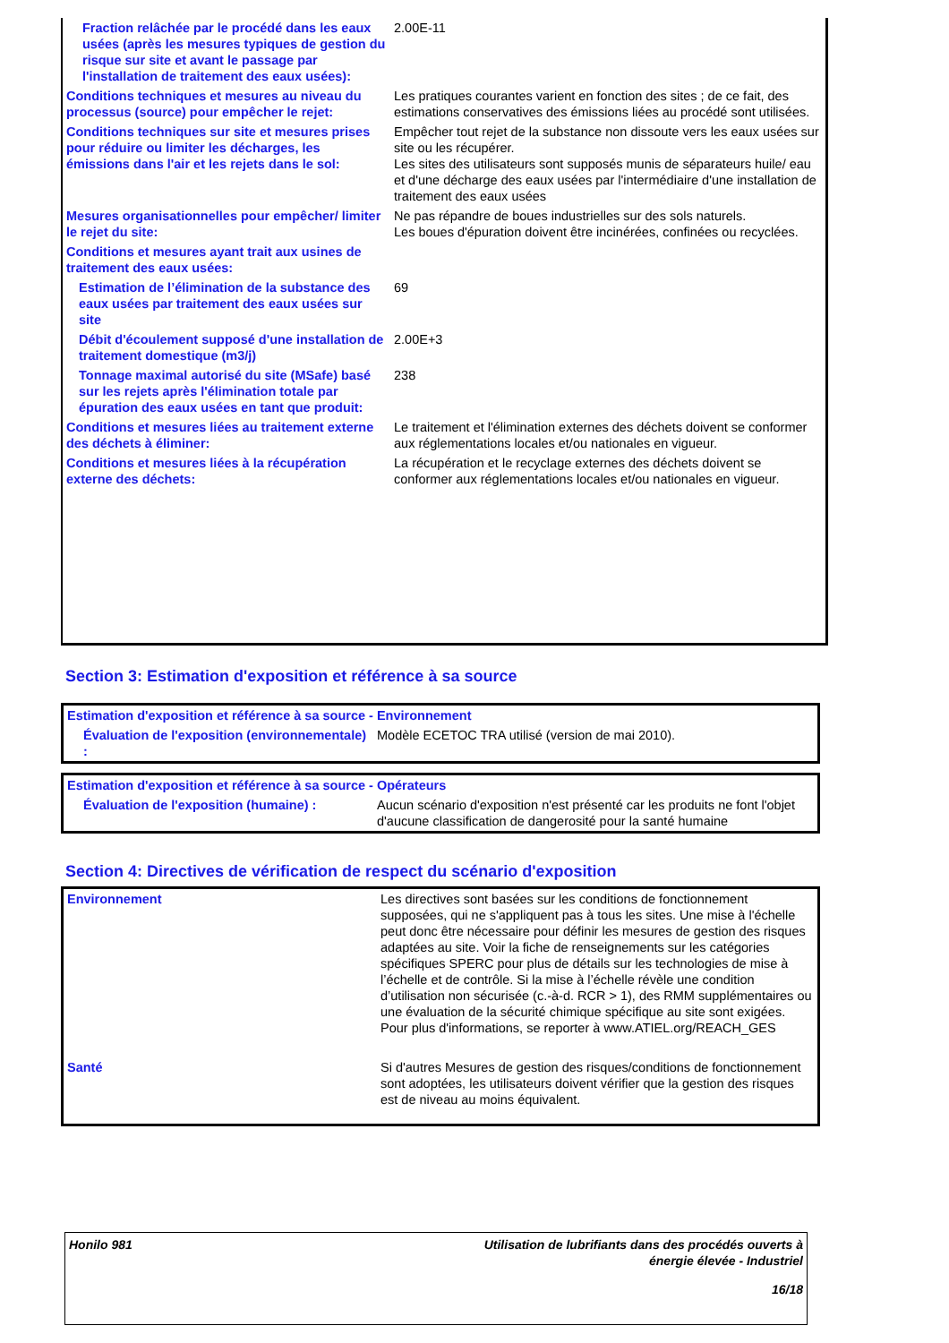| Fraction relâchée par le procédé dans les eaux usées (après les mesures typiques de gestion du risque sur site et avant le passage par l'installation de traitement des eaux usées): | 2.00E-11 |
| Conditions techniques et mesures au niveau du processus (source) pour empêcher le rejet: | Les pratiques courantes varient en fonction des sites ; de ce fait, des estimations conservatives des émissions liées au procédé sont utilisées. |
| Conditions techniques sur site et mesures prises pour réduire ou limiter les décharges, les émissions dans l'air et les rejets dans le sol: | Empêcher tout rejet de la substance non dissoute vers les eaux usées sur site ou les récupérer. Les sites des utilisateurs sont supposés munis de séparateurs huile/ eau et d'une décharge des eaux usées par l'intermédiaire d'une installation de traitement des eaux usées |
| Mesures organisationnelles pour empêcher/ limiter le rejet du site: | Ne pas répandre de boues industrielles sur des sols naturels. Les boues d'épuration doivent être incinérées, confinées ou recyclées. |
| Conditions et mesures ayant trait aux usines de traitement des eaux usées: | |
| Estimation de l’élimination de la substance des eaux usées par traitement des eaux usées sur site | 69 |
| Débit d'écoulement supposé d'une installation de traitement domestique (m3/j) | 2.00E+3 |
| Tonnage maximal autorisé du site (MSafe) basé sur les rejets après l'élimination totale par épuration des eaux usées en tant que produit: | 238 |
| Conditions et mesures liées au traitement externe des déchets à éliminer: | Le traitement et l'élimination externes des déchets doivent se conformer aux réglementations locales et/ou nationales en vigueur. |
| Conditions et mesures liées à la récupération externe des déchets: | La récupération et le recyclage externes des déchets doivent se conformer aux réglementations locales et/ou nationales en vigueur. |
Section 3: Estimation d'exposition et référence à sa source
| Estimation d'exposition et référence à sa source - Environnement | |
| Évaluation de l'exposition (environnementale) : | Modèle ECETOC TRA utilisé (version de mai 2010). |
| Estimation d'exposition et référence à sa source - Opérateurs | |
| Évaluation de l'exposition (humaine) : | Aucun scénario d'exposition n'est présenté car les produits ne font l'objet d'aucune classification de dangerosité pour la santé humaine |
Section 4: Directives de vérification de respect du scénario d'exposition
| Environnement | Les directives sont basées sur les conditions de fonctionnement supposées, qui ne s'appliquent pas à tous les sites. Une mise à l'échelle peut donc être nécessaire pour définir les mesures de gestion des risques adaptées au site. Voir la fiche de renseignements sur les catégories spécifiques SPERC pour plus de détails sur les technologies de mise à l’échelle et de contrôle. Si la mise à l’échelle révèle une condition d’utilisation non sécurisée (c.-à-d. RCR > 1), des RMM supplémentaires ou une évaluation de la sécurité chimique spécifique au site sont exigées. Pour plus d'informations, se reporter à www.ATIEL.org/REACH_GES |
| Santé | Si d'autres Mesures de gestion des risques/conditions de fonctionnement sont adoptées, les utilisateurs doivent vérifier que la gestion des risques est de niveau au moins équivalent. |
Honilo 981 Utilisation de lubrifiants dans des procédés ouverts à
énergie élevée - Industriel
16/18